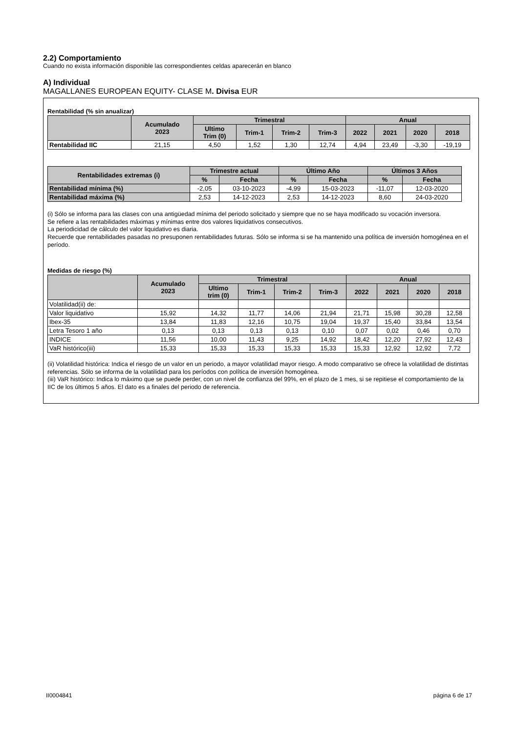2.2) Comportamiento
Cuando no exista información disponible las correspondientes celdas aparecerán en blanco
A) Individual
MAGALLANES EUROPEAN EQUITY- CLASE M. Divisa EUR
Rentabilidad (% sin anualizar)
| | Acumulado 2023 | Trimestral | | | | Anual | | | |
| --- | --- | --- | --- | --- | --- | --- | --- | --- | --- |
| | | Ultimo Trim (0) | Trim-1 | Trim-2 | Trim-3 | 2022 | 2021 | 2020 | 2018 |
| Rentabilidad IIC | 21,15 | 4,50 | 1,52 | 1,30 | 12,74 | 4,94 | 23,49 | -3,30 | -19,19 |
| Rentabilidades extremas (i) | Trimestre actual | | Último Año | | Últimos 3 Años | |
| --- | --- | --- | --- | --- | --- | --- |
| | % | Fecha | % | Fecha | % | Fecha |
| Rentabilidad mínima (%) | -2,05 | 03-10-2023 | -4,99 | 15-03-2023 | -11,07 | 12-03-2020 |
| Rentabilidad máxima (%) | 2,53 | 14-12-2023 | 2,53 | 14-12-2023 | 8,60 | 24-03-2020 |
(i) Sólo se informa para las clases con una antigüedad mínima del periodo solicitado y siempre que no se haya modificado su vocación inversora.
Se refiere a las rentabilidades máximas y mínimas entre dos valores liquidativos consecutivos.
La periodicidad de cálculo del valor liquidativo es diaria.
Recuerde que rentabilidades pasadas no presuponen rentabilidades futuras. Sólo se informa si se ha mantenido una política de inversión homogénea en el período.
Medidas de riesgo (%)
| | Acumulado 2023 | Trimestral | | | | Anual | | | |
| --- | --- | --- | --- | --- | --- | --- | --- | --- | --- |
| | | Ultimo trim (0) | Trim-1 | Trim-2 | Trim-3 | 2022 | 2021 | 2020 | 2018 |
| Volatilidad(ii) de: | | | | | | | | | |
| Valor liquidativo | 15,92 | 14,32 | 11,77 | 14,06 | 21,94 | 21,71 | 15,98 | 30,28 | 12,58 |
| Ibex-35 | 13,84 | 11,83 | 12,16 | 10,75 | 19,04 | 19,37 | 15,40 | 33,84 | 13,54 |
| Letra Tesoro 1 año | 0,13 | 0,13 | 0,13 | 0,13 | 0,10 | 0,07 | 0,02 | 0,46 | 0,70 |
| INDICE | 11,56 | 10,00 | 11,43 | 9,25 | 14,92 | 18,42 | 12,20 | 27,92 | 12,43 |
| VaR histórico(iii) | 15,33 | 15,33 | 15,33 | 15,33 | 15,33 | 15,33 | 12,92 | 12,92 | 7,72 |
(ii) Volatilidad histórica: Indica el riesgo de un valor en un periodo, a mayor volatilidad mayor riesgo. A modo comparativo se ofrece la volatilidad de distintas referencias. Sólo se informa de la volatilidad para los períodos con política de inversión homogénea.
(iii) VaR histórico: Indica lo máximo que se puede perder, con un nivel de confianza del 99%, en el plazo de 1 mes, si se repitiese el comportamiento de la IIC de los últimos 5 años. El dato es a finales del periodo de referencia.
II0004841 página 6 de 17